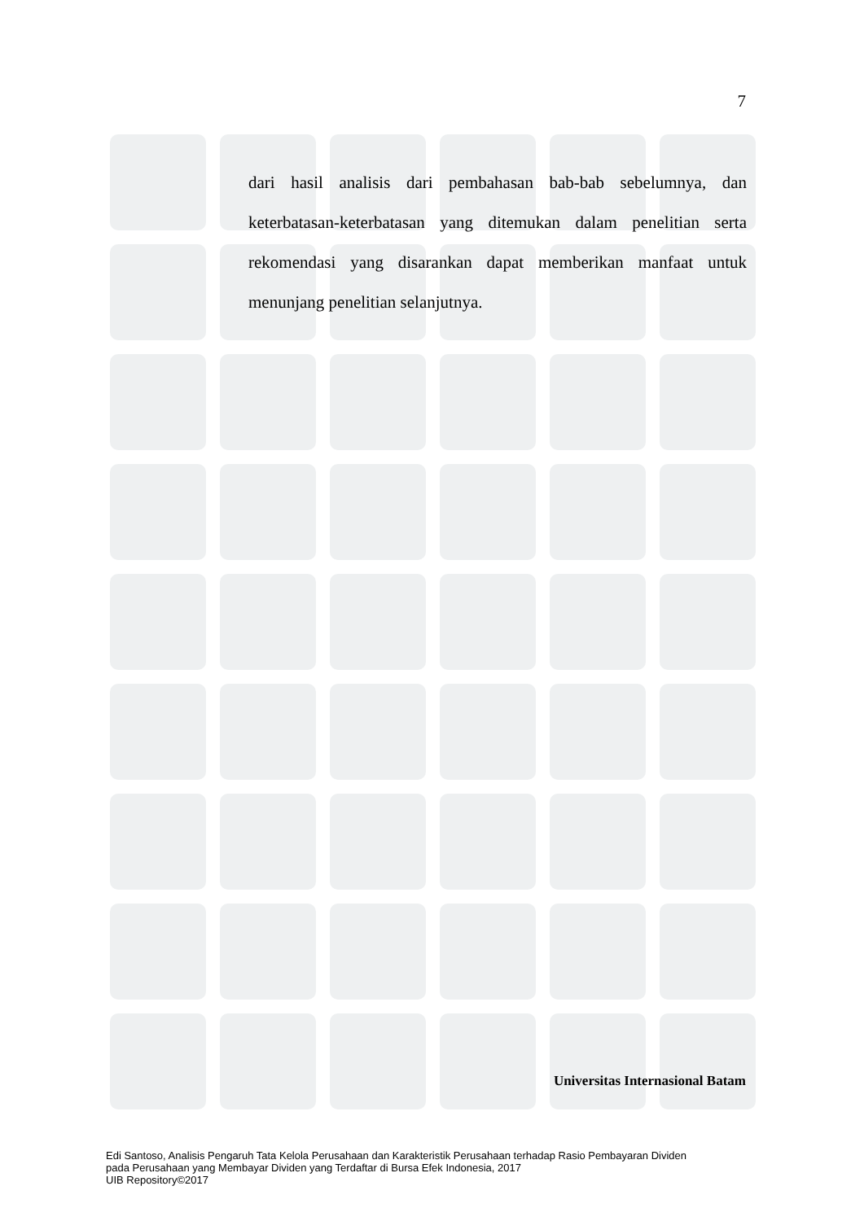7
dari hasil analisis dari pembahasan bab-bab sebelumnya, dan keterbatasan-keterbatasan yang ditemukan dalam penelitian serta rekomendasi yang disarankan dapat memberikan manfaat untuk menunjang penelitian selanjutnya.
Universitas Internasional Batam
Edi Santoso, Analisis Pengaruh Tata Kelola Perusahaan dan Karakteristik Perusahaan terhadap Rasio Pembayaran Dividen
pada Perusahaan yang Membayar Dividen yang Terdaftar di Bursa Efek Indonesia, 2017
UIB Repository©2017